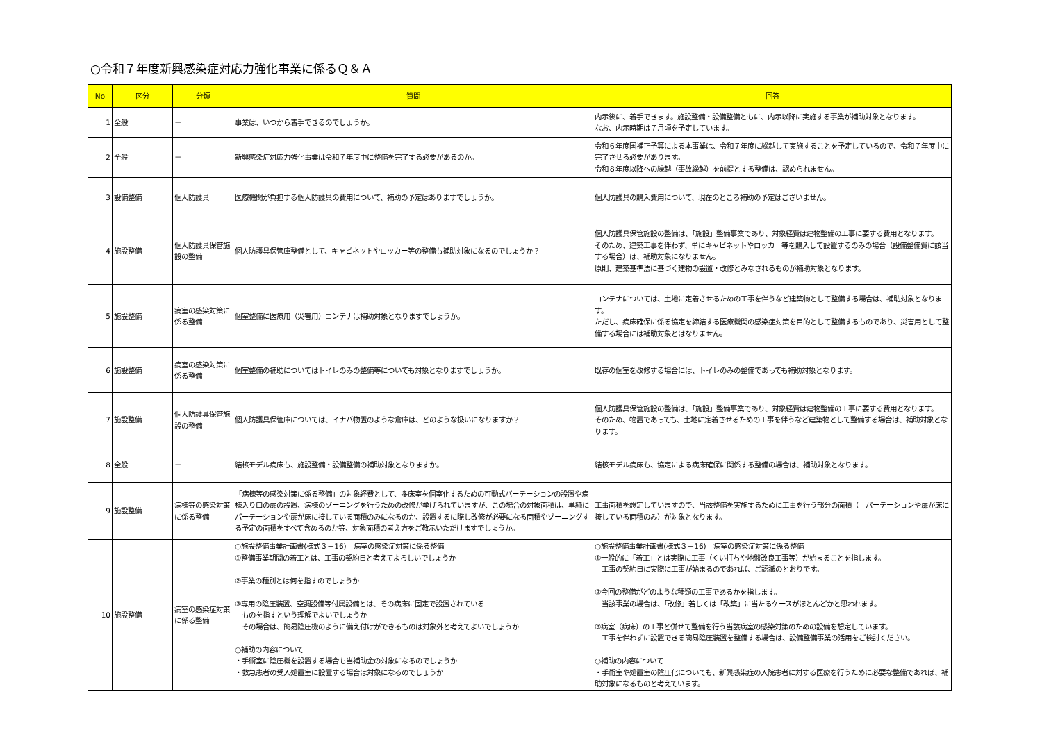○令和７年度新興感染症対応力強化事業に係るＱ＆Ａ
| No | 区分 | 分類 | 質問 | 回答 |
| --- | --- | --- | --- | --- |
| 1 | 全般 | － | 事業は、いつから着手できるのでしょうか。 | 内示後に、着手できます。施設整備・設備整備ともに、内示以降に実施する事業が補助対象となります。 なお、内示時期は７月頃を予定しています。 |
| 2 | 全般 | － | 新興感染症対応力強化事業は令和７年度中に整備を完了する必要があるのか。 | 令和６年度国補正予算による本事業は、令和７年度に繰越して実施することを予定しているので、令和７年度中に完了させる必要があります。 令和８年度以降への繰越（事故繰越）を前提とする整備は、認められません。 |
| 3 | 設備整備 | 個人防護具 | 医療機関が負担する個人防護具の費用について、補助の予定はありますでしょうか。 | 個人防護具の購入費用について、現在のところ補助の予定はございません。 |
| 4 | 施設整備 | 個人防護具保管施設の整備 | 個人防護具保管庫整備として、キャビネットやロッカー等の整備も補助対象になるのでしょうか？ | 個人防護具保管施設の整備は、「施設」整備事業であり、対象経費は建物整備の工事に要する費用となります。 そのため、建築工事を伴わず、単にキャビネットやロッカー等を購入して設置するのみの場合（設備整備費に該当する場合）は、補助対象になりません。 原則、建築基準法に基づく建物の設置・改修とみなされるものが補助対象となります。 |
| 5 | 施設整備 | 病室の感染対策に係る整備 | 個室整備に医療用（災害用）コンテナは補助対象となりますでしょうか。 | コンテナについては、土地に定着させるための工事を伴うなど建築物として整備する場合は、補助対象となります。 ただし、病床確保に係る協定を締結する医療機関の感染症対策を目的として整備するものであり、災害用として整備する場合には補助対象とはなりません。 |
| 6 | 施設整備 | 病室の感染対策に係る整備 | 個室整備の補助についてはトイレのみの整備等についても対象となりますでしょうか。 | 既存の個室を改修する場合には、トイレのみの整備であっても補助対象となります。 |
| 7 | 施設整備 | 個人防護具保管施設の整備 | 個人防護具保管庫については、イナバ物置のような倉庫は、どのような扱いになりますか？ | 個人防護具保管施設の整備は、「施設」整備事業であり、対象経費は建物整備の工事に要する費用となります。 そのため、物置であっても、土地に定着させるための工事を伴うなど建築物として整備する場合は、補助対象となります。 |
| 8 | 全般 | － | 結核モデル病床も、施設整備・設備整備の補助対象となりますか。 | 結核モデル病床も、協定による病床確保に関係する整備の場合は、補助対象となります。 |
| 9 | 施設整備 | 病棟等の感染対策に係る整備 | 「病棟等の感染対策に係る整備」の対象経費として、多床室を個室化するための可動式パーテーションの設置や病棟入り口の扉の設置、病棟のゾーニングを行うための改修が挙げられていますが、この場合の対象面積は、単純にパーテーションや扉が床に接している面積のみになるのか、設置するに際し改修が必要になる面積やゾーニングする予定の面積をすべて含めるのか等、対象面積の考え方をご教示いただけますでしょうか。 | 工事面積を想定していますので、当該整備を実施するために工事を行う部分の面積（＝パーテーションや扉が床に接している面積のみ）が対象となります。 |
| 10 | 施設整備 | 病室の感染症対策に係る整備 | ○施設整備事業計画書(様式３－16) 病室の感染症対策に係る整備 ①整備事業期間の着工とは、工事の契約日と考えてよろしいでしょうか ②事業の種別とは何を指すのでしょうか ③専用の陰圧装置、空調設備等付属設備とは、その病床に固定で設置されている ものを指すという理解でよいでしょうか その場合は、簡易陰圧機のように備え付けができるものは対象外と考えてよいでしょうか ○補助の内容について ・手術室に陰圧機を設置する場合も当補助金の対象になるのでしょうか ・救急患者の受入処置室に設置する場合は対象になるのでしょうか | ○施設整備事業計画書(様式３－16) 病室の感染症対策に係る整備 ①一般的に「着工」とは実際に工事（くい打ちや地盤改良工事等）が始まることを指します。 工事の契約日に実際に工事が始まるのであれば、ご認識のとおりです。 ②今回の整備がどのような種類の工事であるかを指します。 当該事業の場合は、「改修」若しくは「改築」に当たるケースがほとんどかと思われます。 ③病室（病床）の工事と併せて整備を行う当該病室の感染対策のための設備を想定しています。 工事を伴わずに設置できる簡易陰圧装置を整備する場合は、設備整備事業の活用をご検討ください。 ○補助の内容について ・手術室や処置室の陰圧化についても、新興感染症の入院患者に対する医療を行うために必要な整備であれば、補助対象になるものと考えています。 |